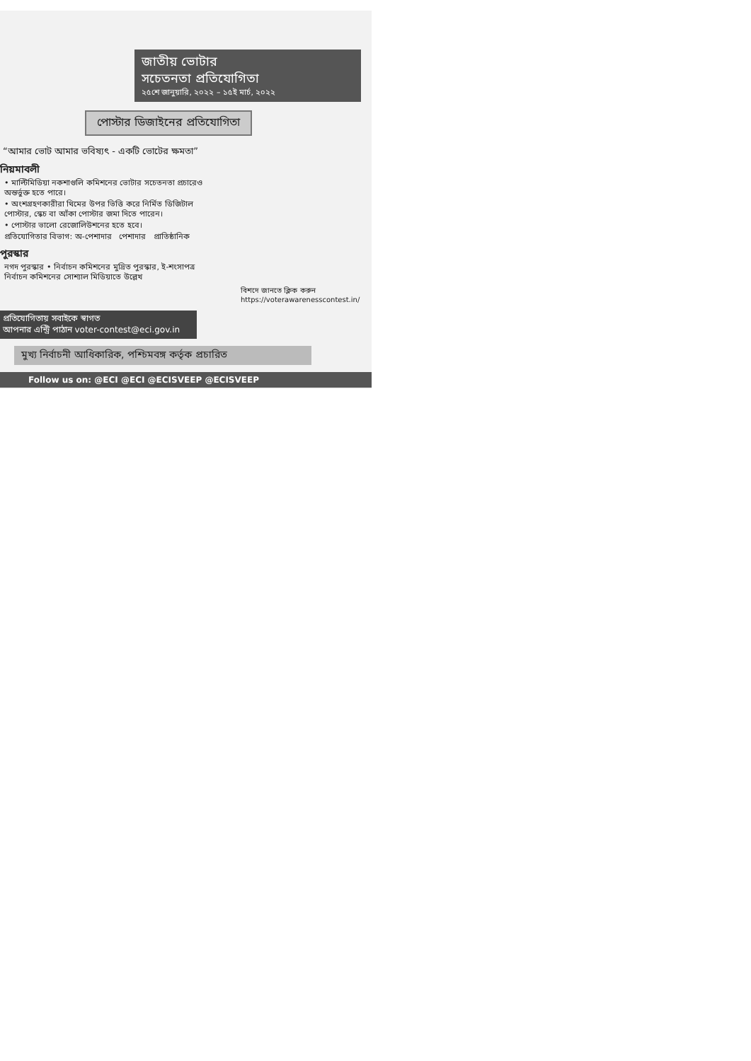জাতীয় ভোটার
সচেতনতা প্রতিযোগিতা
২৫শে জানুয়ারি, ২০২২ – ১৫ই মার্চ, ২০২২
পোস্টার ডিজাইনের প্রতিযোগিতা
“আমার ভোট আমার ভবিষ্যৎ - একটি ভোটের ক্ষমতা”
নিয়মাবলী
• মাল্টিমিডিয়া নকশাগুলি কমিশনের ভোটার সচেতনতা প্রচারেও অন্তর্ভুক্ত হতে পারে।
• অংশগ্রহণকারীরা থিমের উপর ভিত্তি করে নির্মিত ডিজিটাল পোস্টার, স্কেচ বা আঁকা পোস্টার জমা দিতে পারেন।
• পোস্টার ভালো রেজোলিউশনের হতে হবে।
প্রতিযোগিতার বিভাগ: অ-পেশাদার পেশাদার প্রাতিষ্ঠানিক
পুরস্কার
নগদ পুরস্কার • নির্বাচন কমিশনের মুদ্রিত পুরস্কার, ই-শংসাপত্র নির্বাচন কমিশনের সোশ্যাল মিডিয়াতে উল্লেখ
বিশদে জানতে ক্লিক করুন
https://voterawarenesscontest.in/
প্রতিযোগিতায় সবাইকে স্বাগত
আপনার এন্ট্রি পাঠান voter-contest@eci.gov.in
মুখ্য নির্বাচনী আধিকারিক, পশ্চিমবঙ্গ কর্তৃক প্রচারিত
Follow us on: @ECI @ECI @ECISVEEP @ECISVEEP